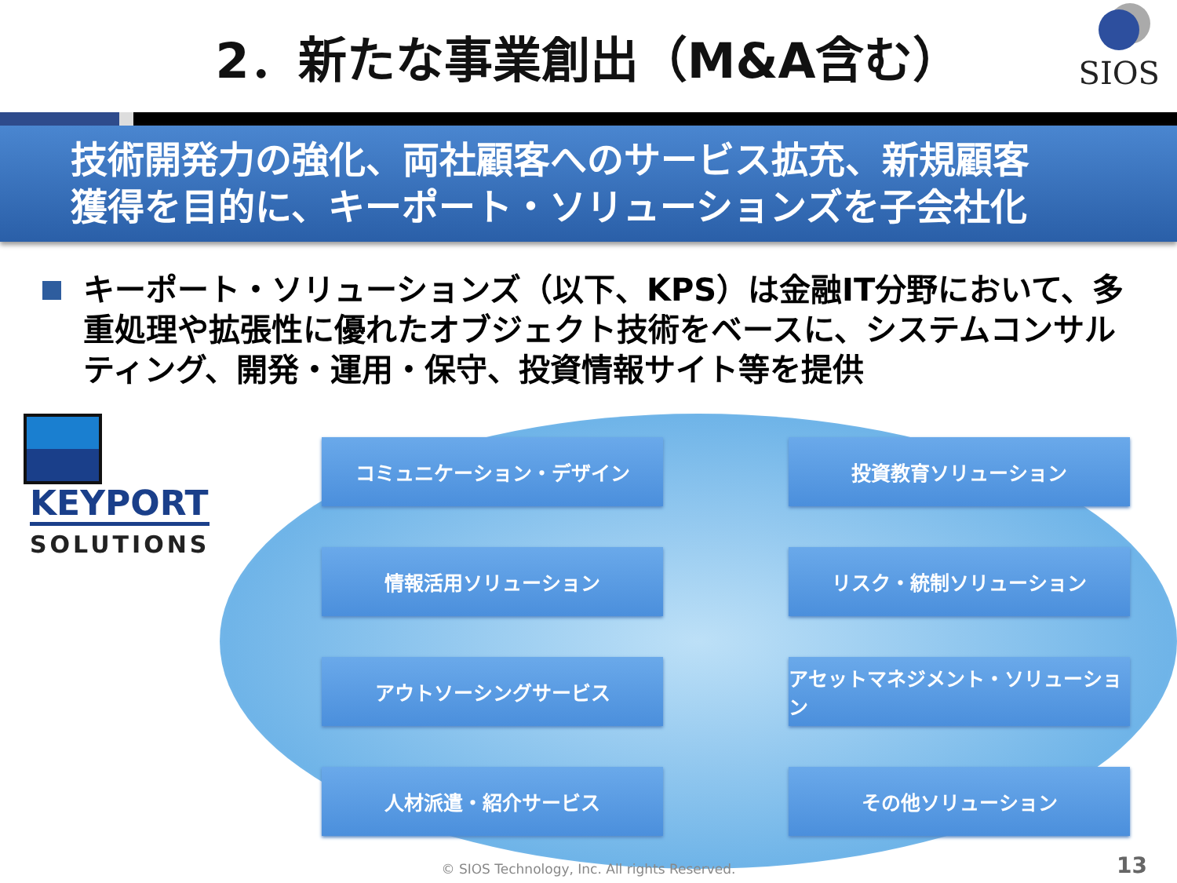2．新たな事業創出（M&A含む）
SIOS
技術開発力の強化、両社顧客へのサービス拡充、新規顧客
獲得を目的に、キーポート・ソリューションズを子会社化
キーポート・ソリューションズ（以下、KPS）は金融IT分野において、多重処理や拡張性に優れたオブジェクト技術をベースに、システムコンサルティング、開発・運用・保守、投資情報サイト等を提供
KEYPORT SOLUTIONS
コミュニケーション・デザイン
投資教育ソリューション
情報活用ソリューション
リスク・統制ソリューション
アウトソーシングサービス
アセットマネジメント・ソリューション
人材派遣・紹介サービス
その他ソリューション
© SIOS Technology, Inc. All rights Reserved.
13